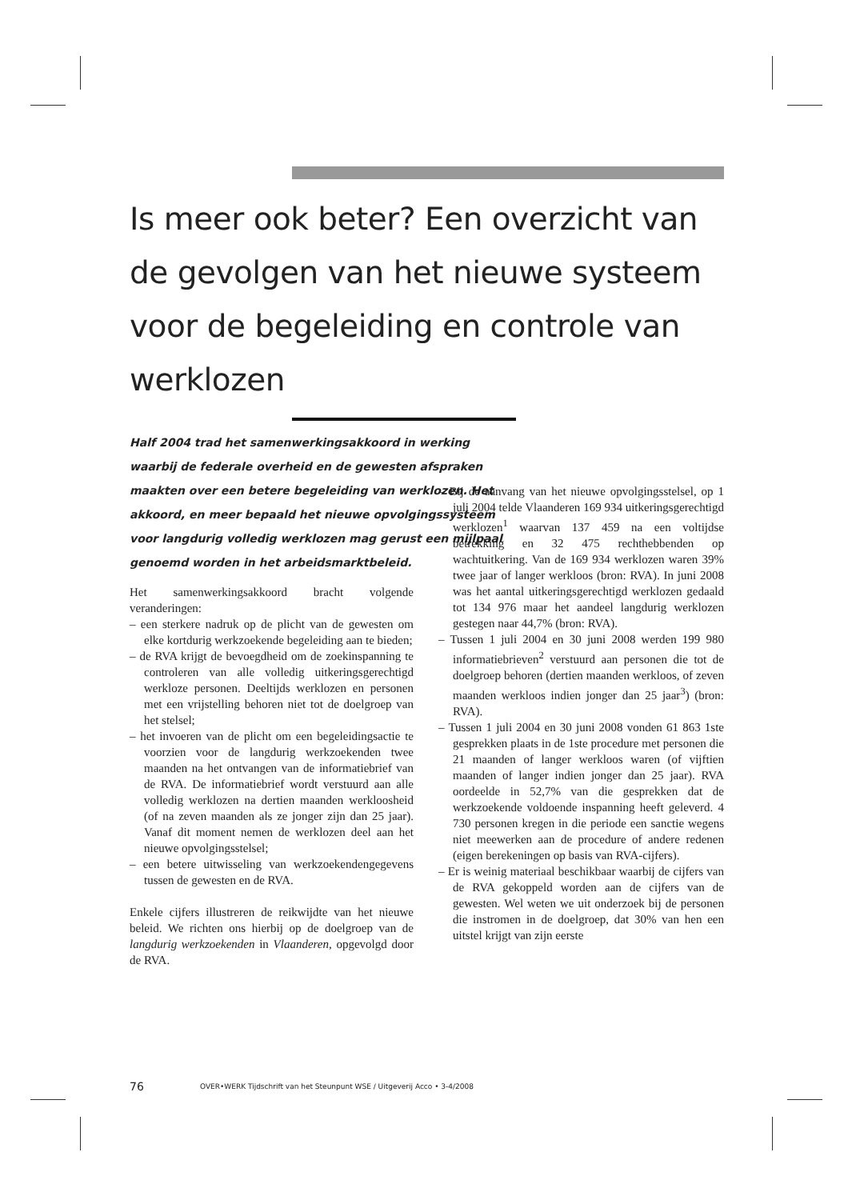Is meer ook beter? Een overzicht van de gevolgen van het nieuwe systeem voor de begeleiding en controle van werklozen
Half 2004 trad het samenwerkingsakkoord in werking waarbij de federale overheid en de gewesten afspraken maakten over een betere begeleiding van werklozen. Het akkoord, en meer bepaald het nieuwe opvolgingssysteem voor langdurig volledig werklozen mag gerust een mijlpaal genoemd worden in het arbeidsmarktbeleid.
Het samenwerkingsakkoord bracht volgende veranderingen:
– een sterkere nadruk op de plicht van de gewesten om elke kortdurig werkzoekende begeleiding aan te bieden;
– de RVA krijgt de bevoegdheid om de zoekinspanning te controleren van alle volledig uitkeringsgerechtigd werkloze personen. Deeltijds werklozen en personen met een vrijstelling behoren niet tot de doelgroep van het stelsel;
– het invoeren van de plicht om een begeleidingsactie te voorzien voor de langdurig werkzoekenden twee maanden na het ontvangen van de informatiebrief van de RVA. De informatiebrief wordt verstuurd aan alle volledig werklozen na dertien maanden werkloosheid (of na zeven maanden als ze jonger zijn dan 25 jaar). Vanaf dit moment nemen de werklozen deel aan het nieuwe opvolgingsstelsel;
– een betere uitwisseling van werkzoekendengegevens tussen de gewesten en de RVA.
Enkele cijfers illustreren de reikwijdte van het nieuwe beleid. We richten ons hierbij op de doelgroep van de langdurig werkzoekenden in Vlaanderen, opgevolgd door de RVA.
– Bij de aanvang van het nieuwe opvolgingsstelsel, op 1 juli 2004 telde Vlaanderen 169 934 uitkeringsgerechtigd werklozen<sup>1</sup> waarvan 137 459 na een voltijdse betrekking en 32 475 rechthebbenden op wachtuitkering. Van de 169 934 werklozen waren 39% twee jaar of langer werkloos (bron: RVA). In juni 2008 was het aantal uitkeringsgerechtigd werklozen gedaald tot 134 976 maar het aandeel langdurig werklozen gestegen naar 44,7% (bron: RVA).
– Tussen 1 juli 2004 en 30 juni 2008 werden 199 980 informatiebrieven<sup>2</sup> verstuurd aan personen die tot de doelgroep behoren (dertien maanden werkloos, of zeven maanden werkloos indien jonger dan 25 jaar<sup>3</sup>) (bron: RVA).
– Tussen 1 juli 2004 en 30 juni 2008 vonden 61 863 1ste gesprekken plaats in de 1ste procedure met personen die 21 maanden of langer werkloos waren (of vijftien maanden of langer indien jonger dan 25 jaar). RVA oordeelde in 52,7% van die gesprekken dat de werkzoekende voldoende inspanning heeft geleverd. 4 730 personen kregen in die periode een sanctie wegens niet meewerken aan de procedure of andere redenen (eigen berekeningen op basis van RVA-cijfers).
– Er is weinig materiaal beschikbaar waarbij de cijfers van de RVA gekoppeld worden aan de cijfers van de gewesten. Wel weten we uit onderzoek bij de personen die instromen in de doelgroep, dat 30% van hen een uitstel krijgt van zijn eerste
76 OVER•WERK Tijdschrift van het Steunpunt WSE / Uitgeverij Acco • 3-4/2008